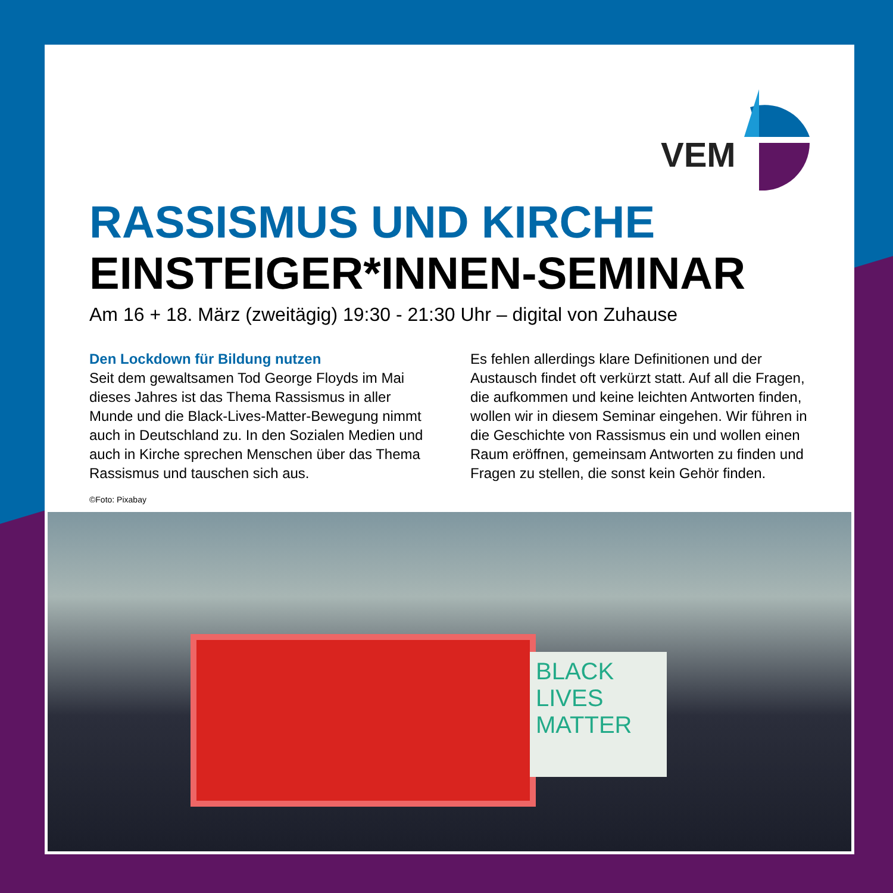VEM
RASSISMUS UND KIRCHE
EINSTEIGER*INNEN-SEMINAR
Am 16 + 18. März (zweitägig) 19:30 - 21:30 Uhr – digital von Zuhause
Den Lockdown für Bildung nutzen
Seit dem gewaltsamen Tod George Floyds im Mai dieses Jahres ist das Thema Rassismus in aller Munde und die Black-Lives-Matter-Bewegung nimmt auch in Deutschland zu. In den Sozialen Medien und auch in Kirche sprechen Menschen über das Thema Rassismus und tauschen sich aus.
Es fehlen allerdings klare Definitionen und der Austausch findet oft verkürzt statt. Auf all die Fragen, die aufkommen und keine leichten Antworten finden, wollen wir in diesem Seminar eingehen. Wir führen in die Geschichte von Rassismus ein und wollen einen Raum eröffnen, gemeinsam Antworten zu finden und Fragen zu stellen, die sonst kein Gehör finden.
©Foto: Pixabay
BLACK LIVES MATTER